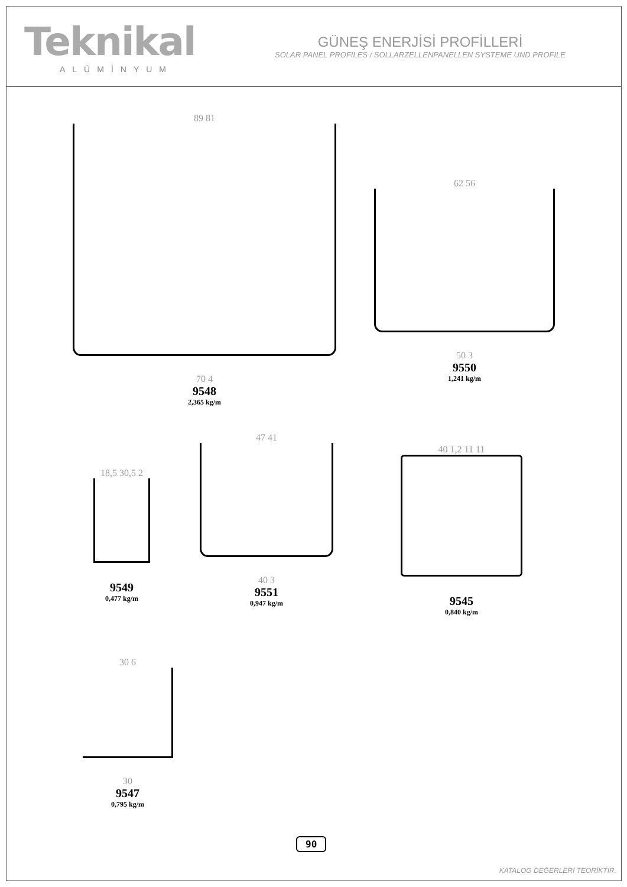Teknikal
ALÜMİNYUM
GÜNEŞ ENERJİSİ PROFİLLERİ
SOLAR PANEL PROFILES / SOLLARZELLENPANELLEN SYSTEME UND PROFILE
89 81
70 4
9548
2,365 kg/m
62 56
50 3
9550
1,241 kg/m
18,5 30,5 2
9549
0,477 kg/m
47 41
40 3
9551
0,947 kg/m
40 1,2 11 11
9545
0,840 kg/m
30 6
30
9547
0,795 kg/m
90
KATALOG DEĞERLERİ TEORİKTİR.